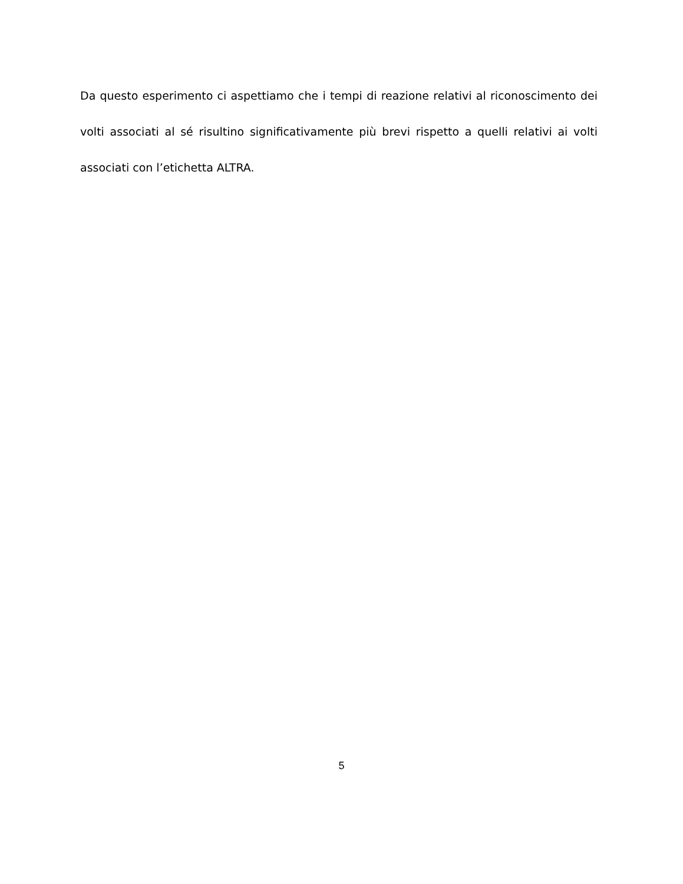Da questo esperimento ci aspettiamo che i tempi di reazione relativi al riconoscimento dei volti associati al sé risultino significativamente più brevi rispetto a quelli relativi ai volti associati con l’etichetta ALTRA.
5